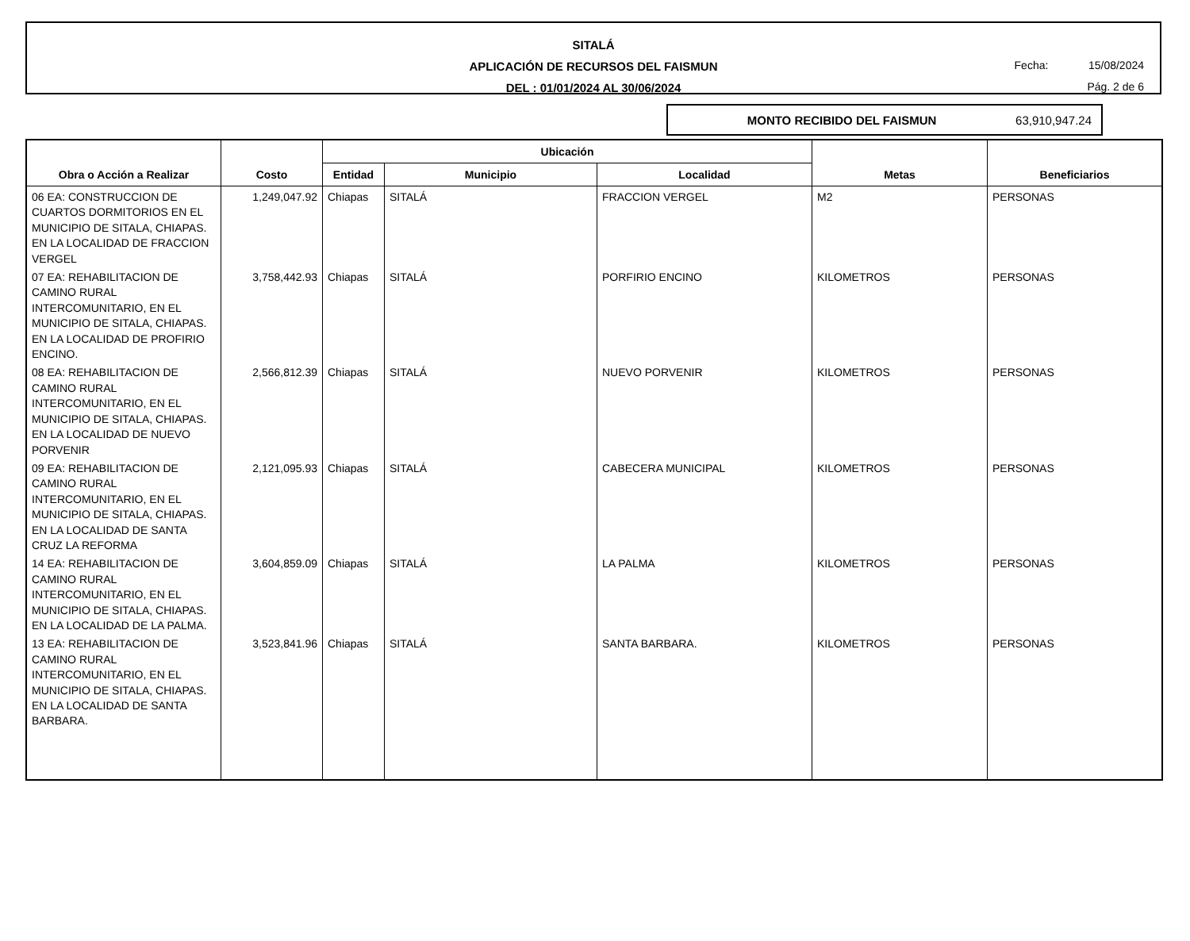SITALÁ
APLICACIÓN DE RECURSOS DEL FAISMUN
DEL : 01/01/2024 AL 30/06/2024
Fecha: 15/08/2024
Pág. 2 de 6
MONTO RECIBIDO DEL FAISMUN 63,910,947.24
| Obra o Acción a Realizar | Costo | Ubicación | | | Metas | Beneficiarios |
| --- | --- | --- | --- | --- | --- | --- |
| | | Entidad | Municipio | Localidad | | |
| 06 EA: CONSTRUCCION DE CUARTOS DORMITORIOS EN EL MUNICIPIO DE SITALA, CHIAPAS. EN LA LOCALIDAD DE FRACCION VERGEL | 1,249,047.92 | Chiapas | SITALÁ | FRACCION VERGEL | M2 | PERSONAS |
| 07 EA: REHABILITACION DE CAMINO RURAL INTERCOMUNITARIO, EN EL MUNICIPIO DE SITALA, CHIAPAS. EN LA LOCALIDAD DE PROFIRIO ENCINO. | 3,758,442.93 | Chiapas | SITALÁ | PORFIRIO ENCINO | KILOMETROS | PERSONAS |
| 08 EA: REHABILITACION DE CAMINO RURAL INTERCOMUNITARIO, EN EL MUNICIPIO DE SITALA, CHIAPAS. EN LA LOCALIDAD DE NUEVO PORVENIR | 2,566,812.39 | Chiapas | SITALÁ | NUEVO PORVENIR | KILOMETROS | PERSONAS |
| 09 EA: REHABILITACION DE CAMINO RURAL INTERCOMUNITARIO, EN EL MUNICIPIO DE SITALA, CHIAPAS. EN LA LOCALIDAD DE SANTA CRUZ LA REFORMA | 2,121,095.93 | Chiapas | SITALÁ | CABECERA MUNICIPAL | KILOMETROS | PERSONAS |
| 14 EA: REHABILITACION DE CAMINO RURAL INTERCOMUNITARIO, EN EL MUNICIPIO DE SITALA, CHIAPAS. EN LA LOCALIDAD DE LA PALMA. | 3,604,859.09 | Chiapas | SITALÁ | LA PALMA | KILOMETROS | PERSONAS |
| 13 EA: REHABILITACION DE CAMINO RURAL INTERCOMUNITARIO, EN EL MUNICIPIO DE SITALA, CHIAPAS. EN LA LOCALIDAD DE SANTA BARBARA. | 3,523,841.96 | Chiapas | SITALÁ | SANTA BARBARA. | KILOMETROS | PERSONAS |